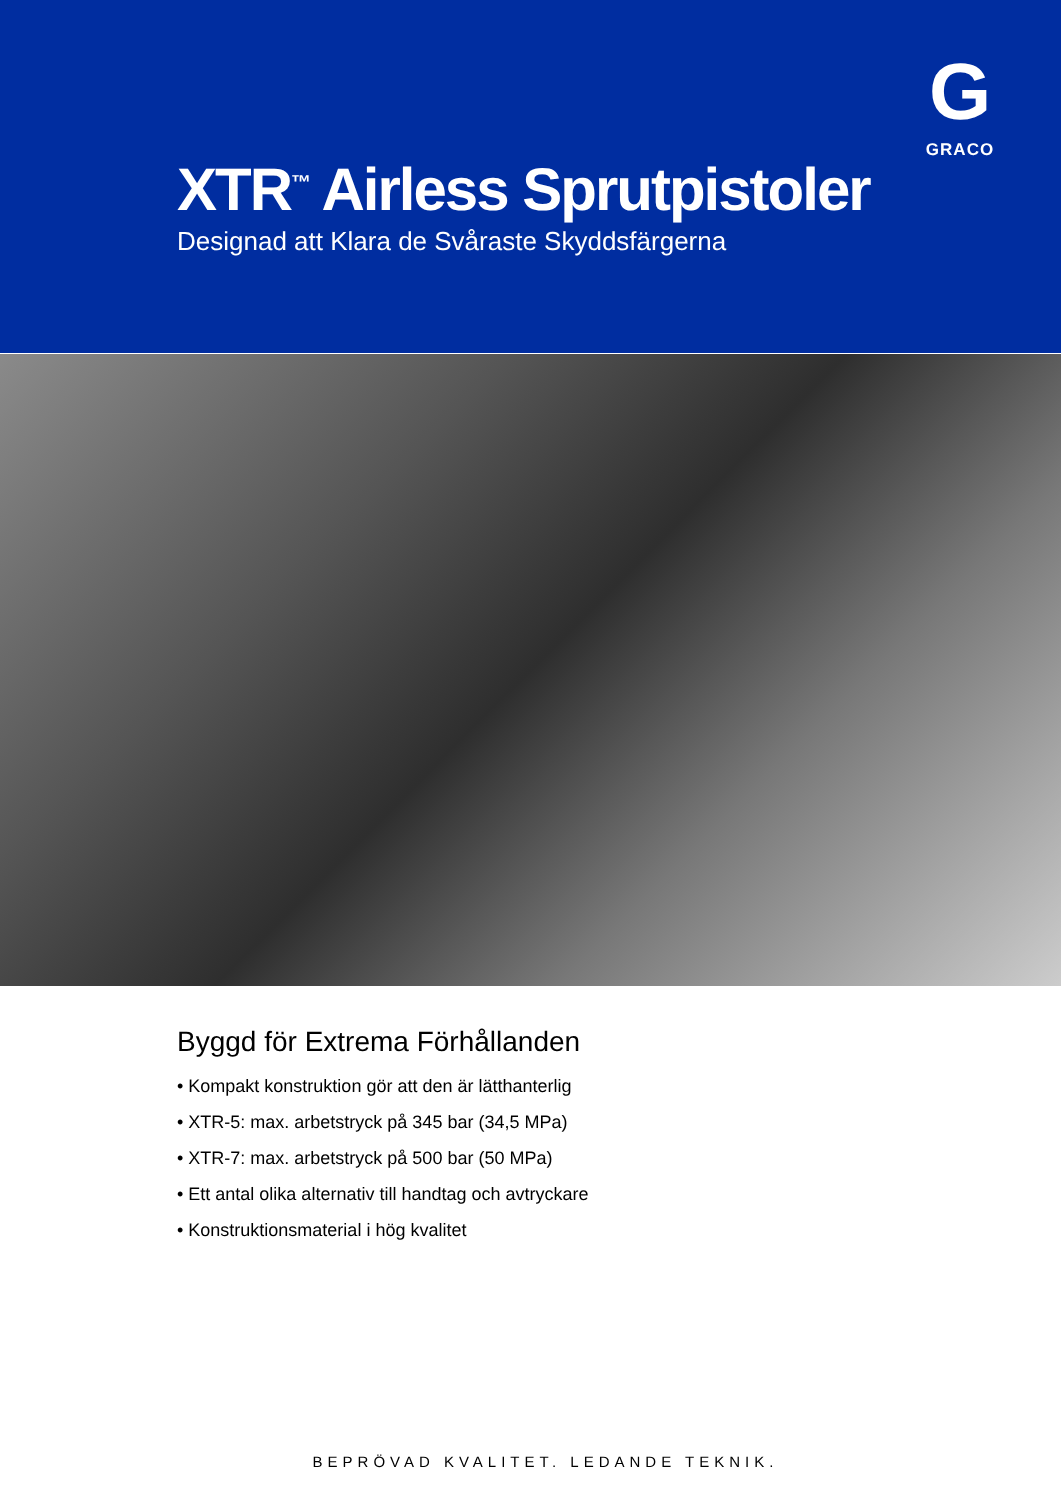G
GRACO
XTR<sup>™</sup> Airless Sprutpistoler
Designad att Klara de Svåraste Skyddsfärgerna
Byggd för Extrema Förhållanden
• Kompakt konstruktion gör att den är lätthanterlig
• XTR-5: max. arbetstryck på 345 bar (34,5 MPa)
• XTR-7: max. arbetstryck på 500 bar (50 MPa)
• Ett antal olika alternativ till handtag och avtryckare
• Konstruktionsmaterial i hög kvalitet
BEPRÖVAD KVALITET. LEDANDE TEKNIK.